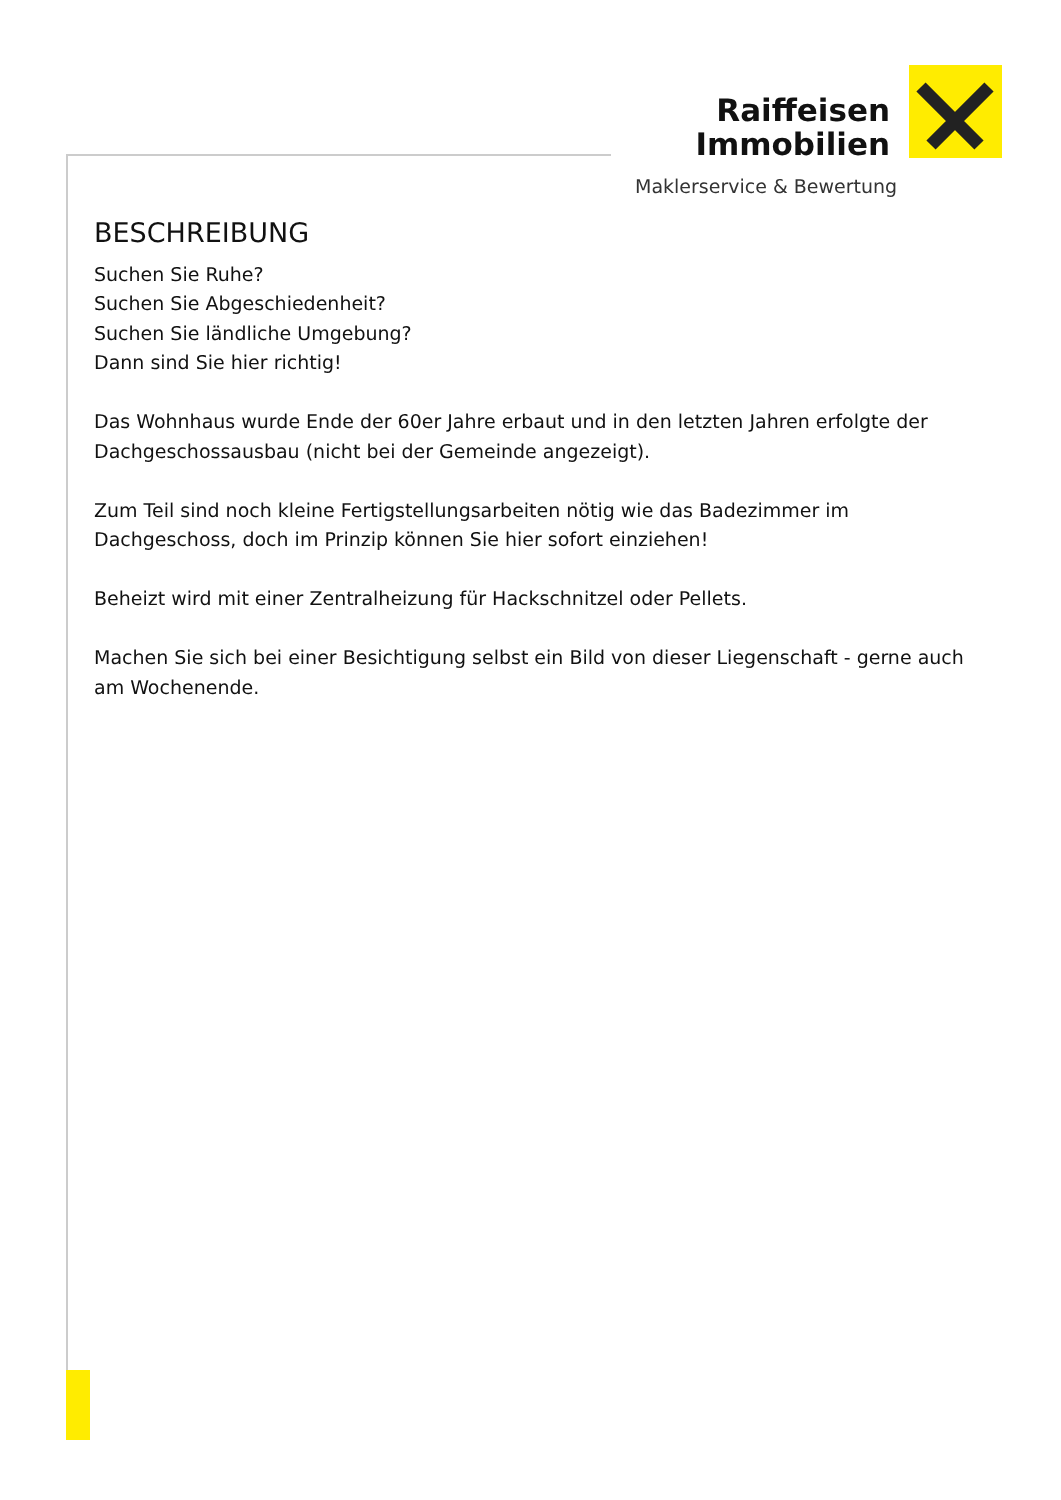Raiffeisen
Immobilien
Maklerservice & Bewertung
BESCHREIBUNG
Suchen Sie Ruhe?
Suchen Sie Abgeschiedenheit?
Suchen Sie ländliche Umgebung?
Dann sind Sie hier richtig!
Das Wohnhaus wurde Ende der 60er Jahre erbaut und in den letzten Jahren erfolgte der Dachgeschossausbau (nicht bei der Gemeinde angezeigt).
Zum Teil sind noch kleine Fertigstellungsarbeiten nötig wie das Badezimmer im Dachgeschoss, doch im Prinzip können Sie hier sofort einziehen!
Beheizt wird mit einer Zentralheizung für Hackschnitzel oder Pellets.
Machen Sie sich bei einer Besichtigung selbst ein Bild von dieser Liegenschaft - gerne auch am Wochenende.